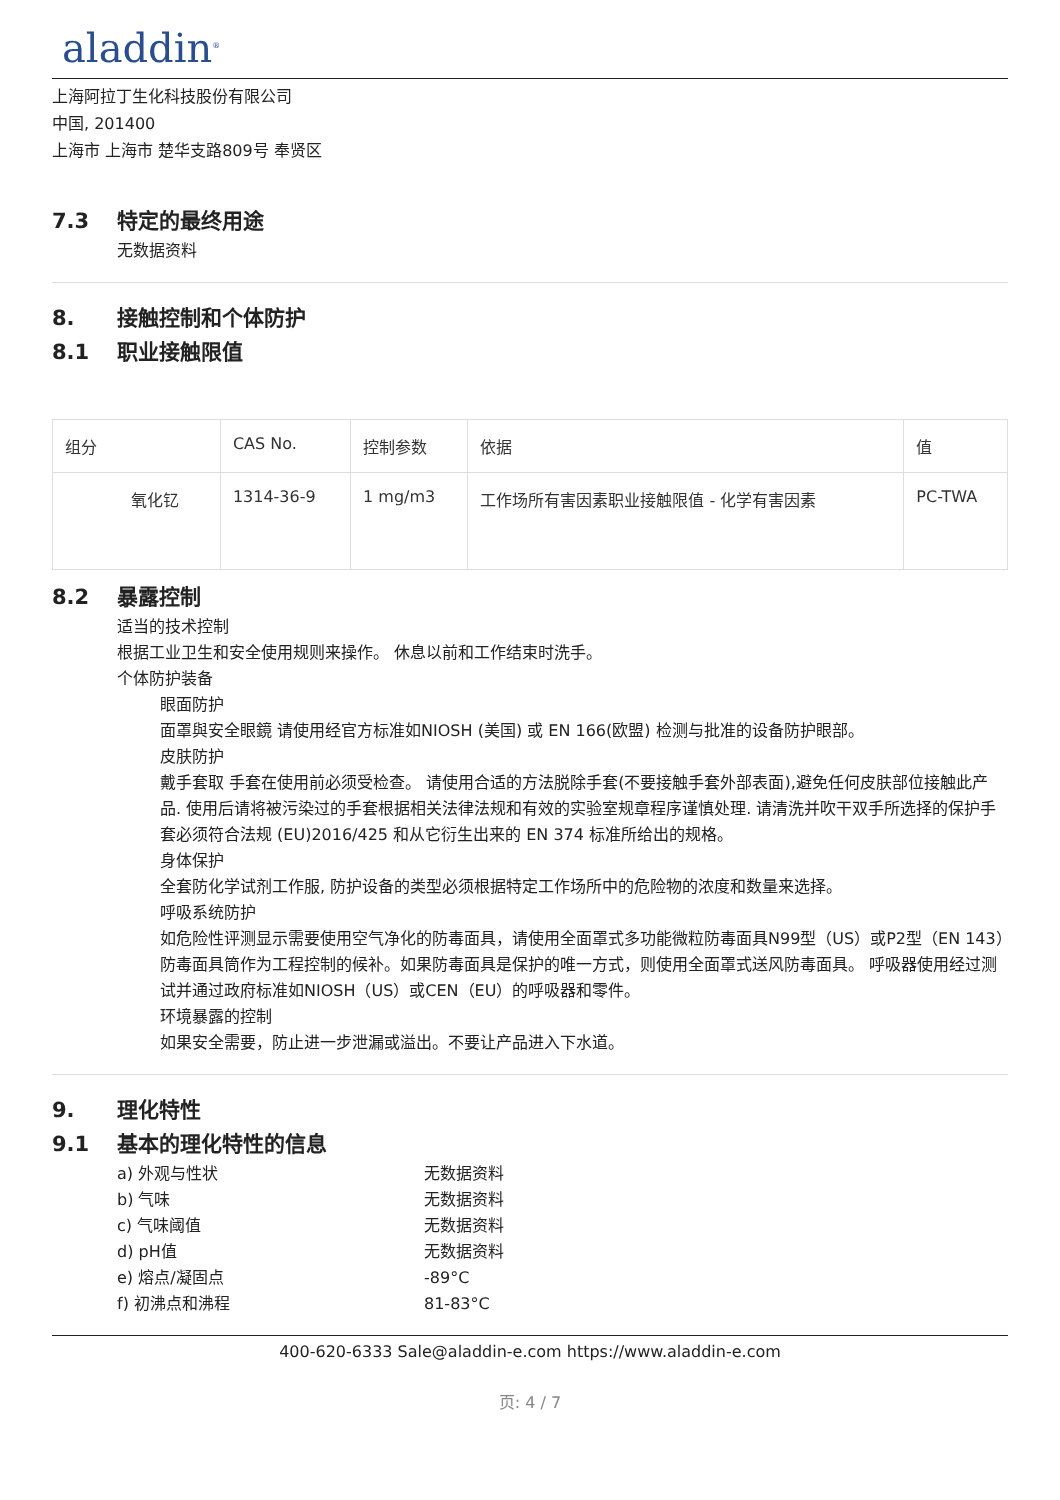aladdin<sup>®</sup>
上海阿拉丁生化科技股份有限公司
中国, 201400
上海市 上海市 楚华支路809号 奉贤区
7.3 特定的最终用途
无数据资料
8. 接触控制和个体防护
8.1 职业接触限值
| 组分 | CAS No. | 控制参数 | 依据 | 值 |
| --- | --- | --- | --- | --- |
| 氧化钇 | 1314-36-9 | 1 mg/m3 | 工作场所有害因素职业接触限值 - 化学有害因素 | PC-TWA |
8.2 暴露控制
适当的技术控制
根据工业卫生和安全使用规则来操作。 休息以前和工作结束时洗手。
个体防护装备
眼面防护
面罩與安全眼鏡 请使用经官方标准如NIOSH (美国) 或 EN 166(欧盟) 检测与批准的设备防护眼部。
皮肤防护
戴手套取 手套在使用前必须受检查。 请使用合适的方法脱除手套(不要接触手套外部表面),避免任何皮肤部位接触此产品. 使用后请将被污染过的手套根据相关法律法规和有效的实验室规章程序谨慎处理. 请清洗并吹干双手所选择的保护手套必须符合法规 (EU)2016/425 和从它衍生出来的 EN 374 标准所给出的规格。
身体保护
全套防化学试剂工作服, 防护设备的类型必须根据特定工作场所中的危险物的浓度和数量来选择。
呼吸系统防护
如危险性评测显示需要使用空气净化的防毒面具，请使用全面罩式多功能微粒防毒面具N99型（US）或P2型（EN 143）防毒面具筒作为工程控制的候补。如果防毒面具是保护的唯一方式，则使用全面罩式送风防毒面具。 呼吸器使用经过测试并通过政府标准如NIOSH（US）或CEN（EU）的呼吸器和零件。
环境暴露的控制
如果安全需要，防止进一步泄漏或溢出。不要让产品进入下水道。
9. 理化特性
9.1 基本的理化特性的信息
a) 外观与性状
无数据资料
b) 气味
无数据资料
c) 气味阈值
无数据资料
d) pH值
无数据资料
e) 熔点/凝固点
-89°C
f) 初沸点和沸程
81-83°C
400-620-6333 Sale@aladdin-e.com https://www.aladdin-e.com
页: 4 / 7